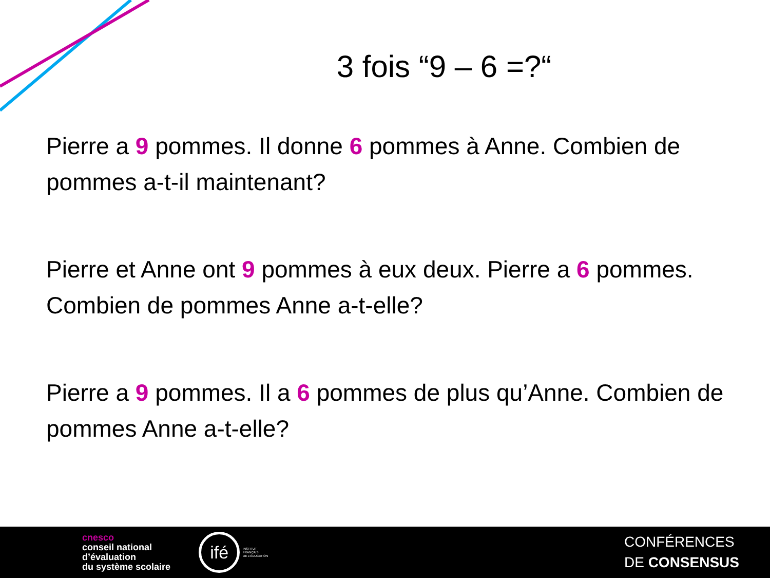3 fois “9 – 6 =?“
Pierre a 9 pommes. Il donne 6 pommes à Anne. Combien de pommes a-t-il maintenant?
Pierre et Anne ont 9 pommes à eux deux. Pierre a 6 pommes. Combien de pommes Anne a-t-elle?
Pierre a 9 pommes. Il a 6 pommes de plus qu’Anne. Combien de pommes Anne a-t-elle?
cnesco
conseil national
d’évaluation
du système scolaire
ifé INSTITUT
FRANÇAIS
DE L’ÉDUCATION
CONFÉRENCES
DE CONSENSUS